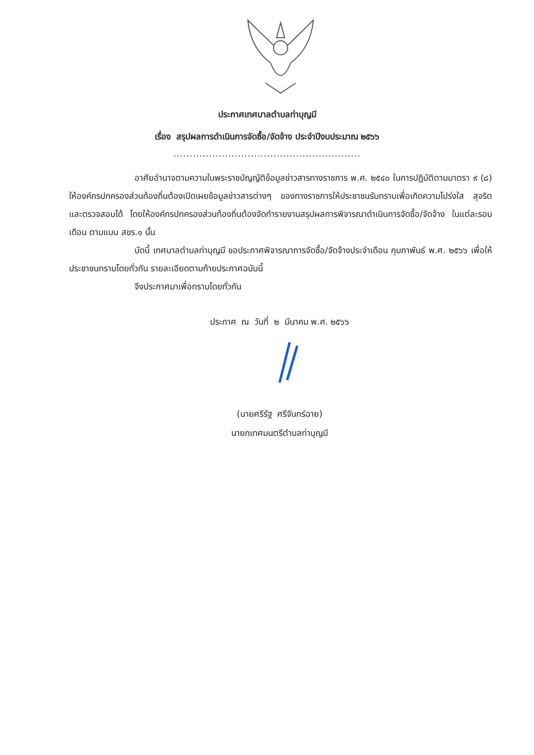ประกาศเทศบาลตำบลท่าบุญมี
เรื่อง สรุปผลการดำเนินการจัดซื้อ/จัดจ้าง ประจำปีงบประมาณ ๒๕๖๖
..........................................................
อาศัยอำนาจตามความในพระราชบัญญัติข้อมูลข่าวสารทางราชการ พ.ศ. ๒๕๔๐ ในการปฏิบัติตามมาตรา ๙ (๘) ให้องค์กรปกครองส่วนท้องถิ่นต้องเปิดเผยข้อมูลข่าวสารต่างๆ ของทางราชการให้ประชาชนรับทราบเพื่อเกิดความโปร่งใส สุจริต และตรวจสอบได้ โดยให้องค์กรปกครองส่วนท้องถิ่นต้องจัดทำรายงานสรุปผลการพิจารณาดำเนินการจัดซื้อ/จัดจ้าง ในแต่ละรอบเดือน ตามแบบ สขร.๑ นั้น
บัดนี้ เทศบาลตำบลท่าบุญมี ขอประกาศพิจารณาการจัดซื้อ/จัดจ้างประจำเดือน กุมภาพันธ์ พ.ศ. ๒๕๖๖ เพื่อให้ประชาชนทราบโดยทั่วกัน รายละเอียดตามท้ายประกาศฉบับนี้
จึงประกาศมาเพื่อทราบโดยทั่วกัน
ประกาศ ณ วันที่ ๒ มีนาคม พ.ศ. ๒๕๖๖
(นายศรีรัฐ ศรีจันทร์ฉาย)
นายกเทศมนตรีตำบลท่าบุญมี